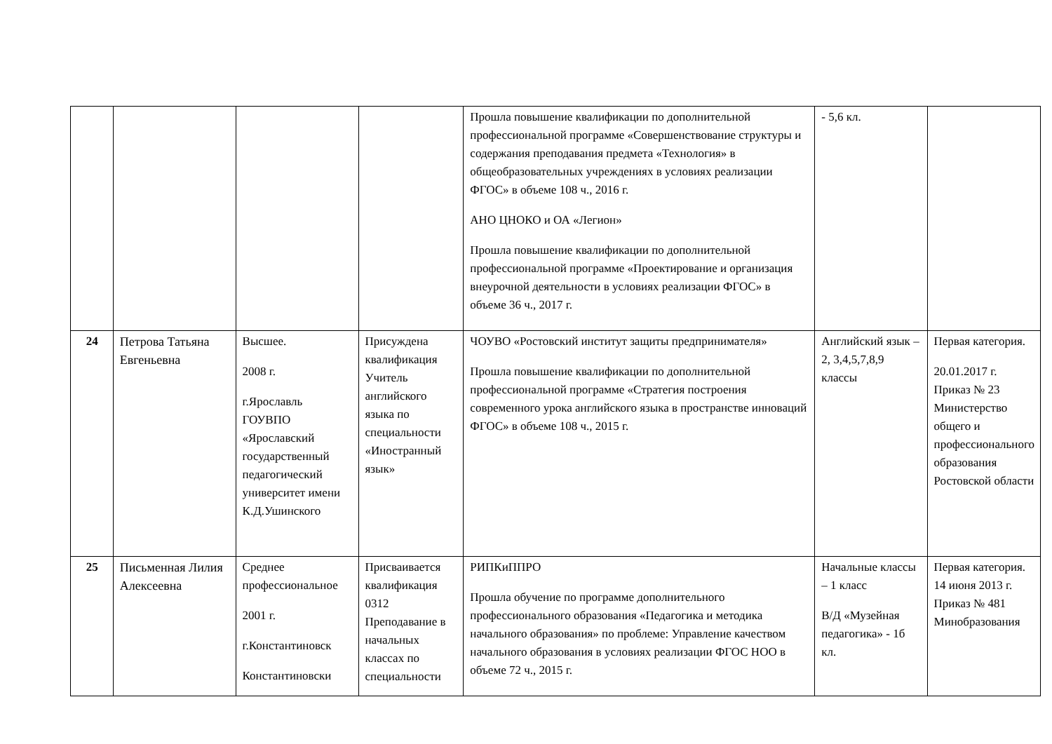| | | | | Прошла повышение квалификации по дополнительной профессиональной программе «Совершенствование структуры и содержания преподавания предмета «Технология» в общеобразовательных учреждениях в условиях реализации ФГОС» в объеме 108 ч., 2016 г. АНО ЦНОКО и ОА «Легион» Прошла повышение квалификации по дополнительной профессиональной программе «Проектирование и организация внеурочной деятельности в условиях реализации ФГОС» в объеме 36 ч., 2017 г. | - 5,6 кл. | |
| 24 | Петрова Татьяна Евгеньевна | Высшее. 2008 г. г.Ярославль ГОУВПО «Ярославский государственный педагогический университет имени К.Д.Ушинского | Присуждена квалификация Учитель английского языка по специальности «Иностранный язык» | ЧОУВО «Ростовский институт защиты предпринимателя» Прошла повышение квалификации по дополнительной профессиональной программе «Стратегия построения современного урока английского языка в пространстве инноваций ФГОС» в объеме 108 ч., 2015 г. | Английский язык – 2, 3,4,5,7,8,9 классы | Первая категория. 20.01.2017 г. Приказ № 23 Министерство общего и профессионального образования Ростовской области |
| 25 | Письменная Лилия Алексеевна | Среднее профессиональное 2001 г. г.Константиновск Константиновски | Присваивается квалификация 0312 Преподавание в начальных классах по специальности | РИПКиППРО Прошла обучение по программе дополнительного профессионального образования «Педагогика и методика начального образования» по проблеме: Управление качеством начального образования в условиях реализации ФГОС НОО в объеме 72 ч., 2015 г. | Начальные классы – 1 класс В/Д «Музейная педагогика» - 1б кл. | Первая категория. 14 июня 2013 г. Приказ № 481 Минобразования |